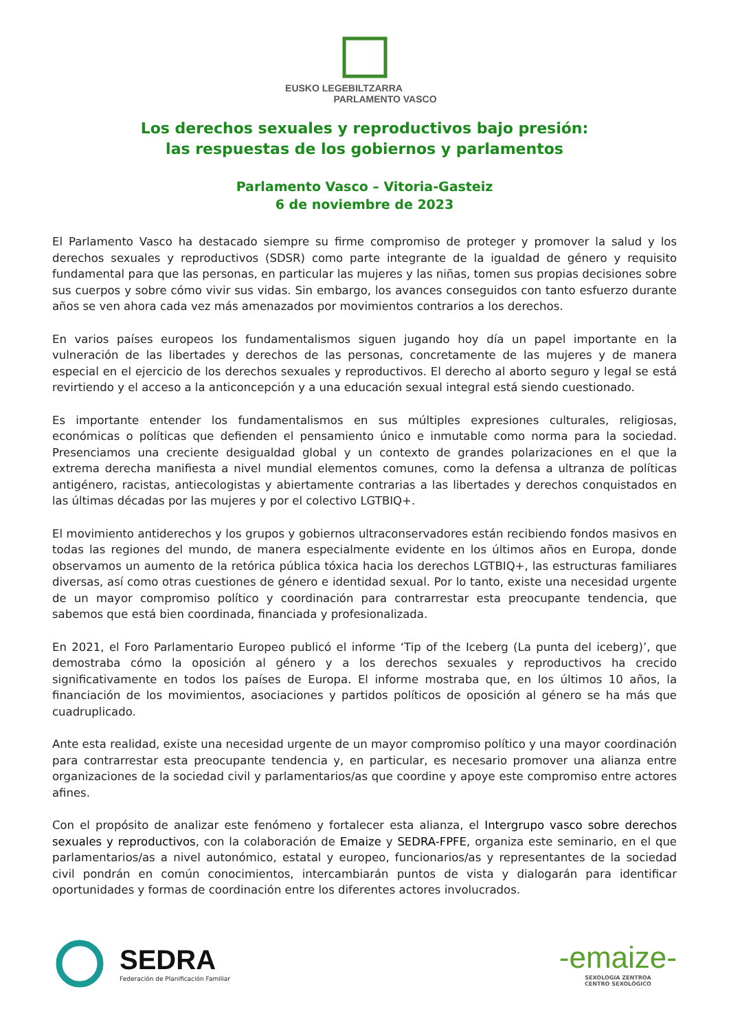EUSKO LEGEBILTZARRA
PARLAMENTO VASCO
Los derechos sexuales y reproductivos bajo presión:
las respuestas de los gobiernos y parlamentos
Parlamento Vasco – Vitoria-Gasteiz
6 de noviembre de 2023
El Parlamento Vasco ha destacado siempre su firme compromiso de proteger y promover la salud y los derechos sexuales y reproductivos (SDSR) como parte integrante de la igualdad de género y requisito fundamental para que las personas, en particular las mujeres y las niñas, tomen sus propias decisiones sobre sus cuerpos y sobre cómo vivir sus vidas. Sin embargo, los avances conseguidos con tanto esfuerzo durante años se ven ahora cada vez más amenazados por movimientos contrarios a los derechos.
En varios países europeos los fundamentalismos siguen jugando hoy día un papel importante en la vulneración de las libertades y derechos de las personas, concretamente de las mujeres y de manera especial en el ejercicio de los derechos sexuales y reproductivos. El derecho al aborto seguro y legal se está revirtiendo y el acceso a la anticoncepción y a una educación sexual integral está siendo cuestionado.
Es importante entender los fundamentalismos en sus múltiples expresiones culturales, religiosas, económicas o políticas que defienden el pensamiento único e inmutable como norma para la sociedad. Presenciamos una creciente desigualdad global y un contexto de grandes polarizaciones en el que la extrema derecha manifiesta a nivel mundial elementos comunes, como la defensa a ultranza de políticas antigénero, racistas, antiecologistas y abiertamente contrarias a las libertades y derechos conquistados en las últimas décadas por las mujeres y por el colectivo LGTBIQ+.
El movimiento antiderechos y los grupos y gobiernos ultraconservadores están recibiendo fondos masivos en todas las regiones del mundo, de manera especialmente evidente en los últimos años en Europa, donde observamos un aumento de la retórica pública tóxica hacia los derechos LGTBIQ+, las estructuras familiares diversas, así como otras cuestiones de género e identidad sexual. Por lo tanto, existe una necesidad urgente de un mayor compromiso político y coordinación para contrarrestar esta preocupante tendencia, que sabemos que está bien coordinada, financiada y profesionalizada.
En 2021, el Foro Parlamentario Europeo publicó el informe ‘Tip of the Iceberg (La punta del iceberg)’, que demostraba cómo la oposición al género y a los derechos sexuales y reproductivos ha crecido significativamente en todos los países de Europa. El informe mostraba que, en los últimos 10 años, la financiación de los movimientos, asociaciones y partidos políticos de oposición al género se ha más que cuadruplicado.
Ante esta realidad, existe una necesidad urgente de un mayor compromiso político y una mayor coordinación para contrarrestar esta preocupante tendencia y, en particular, es necesario promover una alianza entre organizaciones de la sociedad civil y parlamentarios/as que coordine y apoye este compromiso entre actores afines.
Con el propósito de analizar este fenómeno y fortalecer esta alianza, el Intergrupo vasco sobre derechos sexuales y reproductivos, con la colaboración de Emaize y SEDRA-FPFE, organiza este seminario, en el que parlamentarios/as a nivel autonómico, estatal y europeo, funcionarios/as y representantes de la sociedad civil pondrán en común conocimientos, intercambiarán puntos de vista y dialogarán para identificar oportunidades y formas de coordinación entre los diferentes actores involucrados.
SEDRA
Federación de Planificación Familiar
-emaize-
SEXOLOGIA ZENTROA
CENTRO SEXOLÓGICO